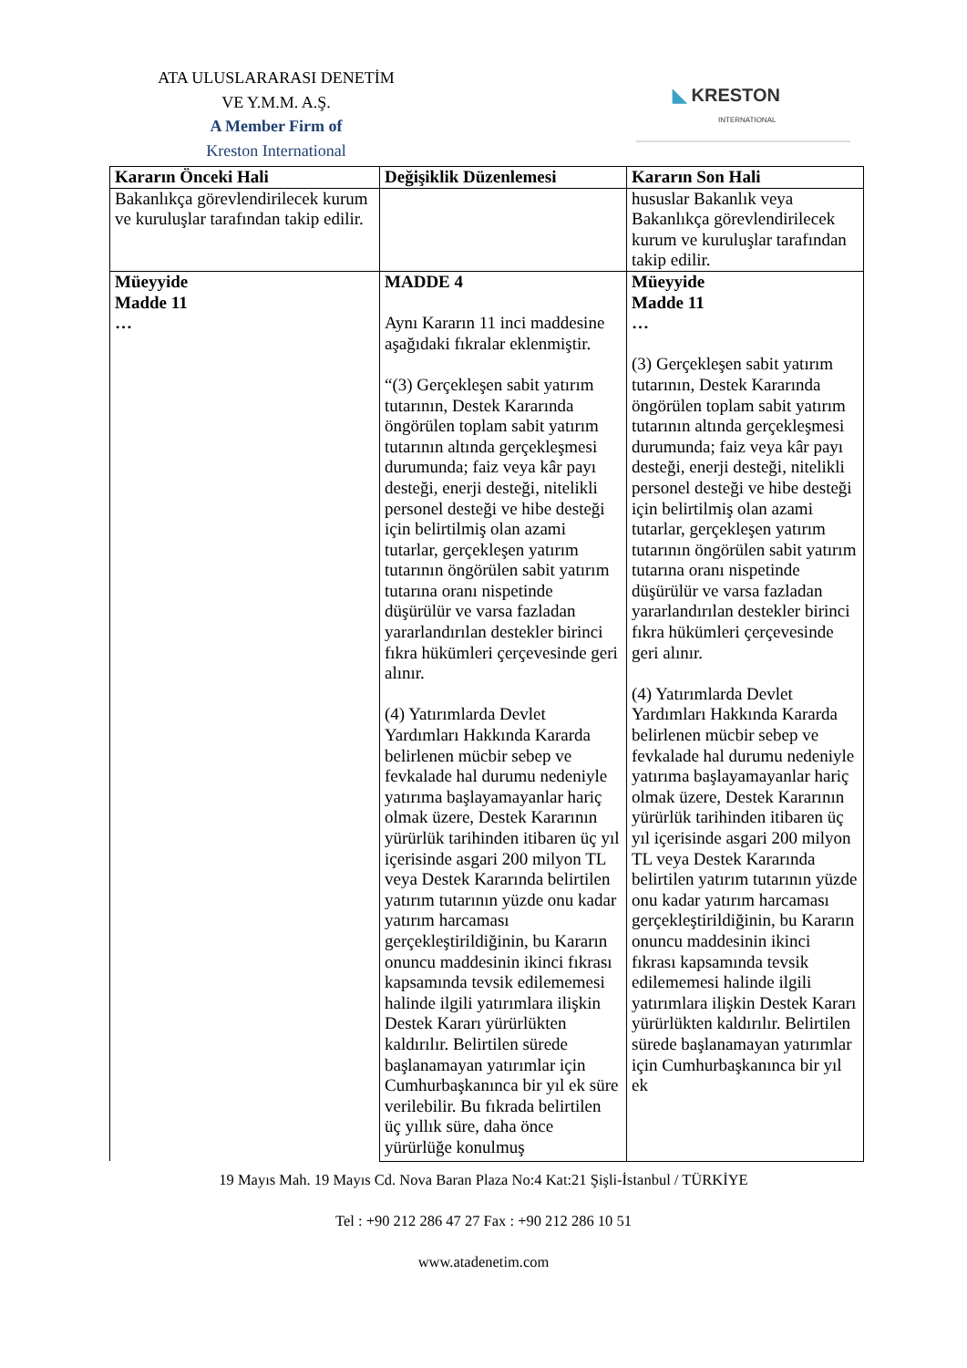ATA ULUSLARARASI DENETİM
VE Y.M.M. A.Ş.
A Member Firm of
Kreston International
◣ KRESTON
INTERNATIONAL
| Kararın Önceki Hali | Değişiklik Düzenlemesi | Kararın Son Hali |
| --- | --- | --- |
| Bakanlıkça görevlendirilecek kurum ve kuruluşlar tarafından takip edilir. | | hususlar Bakanlık veya Bakanlıkça görevlendirilecek kurum ve kuruluşlar tarafından takip edilir. |
| Müeyyide Madde 11 … | MADDE 4 Aynı Kararın 11 inci maddesine aşağıdaki fıkralar eklenmiştir. “(3) Gerçekleşen sabit yatırım tutarının, Destek Kararında öngörülen toplam sabit yatırım tutarının altında gerçekleşmesi durumunda; faiz veya kâr payı desteği, enerji desteği, nitelikli personel desteği ve hibe desteği için belirtilmiş olan azami tutarlar, gerçekleşen yatırım tutarının öngörülen sabit yatırım tutarına oranı nispetinde düşürülür ve varsa fazladan yararlandırılan destekler birinci fıkra hükümleri çerçevesinde geri alınır. (4) Yatırımlarda Devlet Yardımları Hakkında Kararda belirlenen mücbir sebep ve fevkalade hal durumu nedeniyle yatırıma başlayamayanlar hariç olmak üzere, Destek Kararının yürürlük tarihinden itibaren üç yıl içerisinde asgari 200 milyon TL veya Destek Kararında belirtilen yatırım tutarının yüzde onu kadar yatırım harcaması gerçekleştirildiğinin, bu Kararın onuncu maddesinin ikinci fıkrası kapsamında tevsik edilememesi halinde ilgili yatırımlara ilişkin Destek Kararı yürürlükten kaldırılır. Belirtilen sürede başlanamayan yatırımlar için Cumhurbaşkanınca bir yıl ek süre verilebilir. Bu fıkrada belirtilen üç yıllık süre, daha önce yürürlüğe konulmuş | Müeyyide Madde 11 … (3) Gerçekleşen sabit yatırım tutarının, Destek Kararında öngörülen toplam sabit yatırım tutarının altında gerçekleşmesi durumunda; faiz veya kâr payı desteği, enerji desteği, nitelikli personel desteği ve hibe desteği için belirtilmiş olan azami tutarlar, gerçekleşen yatırım tutarının öngörülen sabit yatırım tutarına oranı nispetinde düşürülür ve varsa fazladan yararlandırılan destekler birinci fıkra hükümleri çerçevesinde geri alınır. (4) Yatırımlarda Devlet Yardımları Hakkında Kararda belirlenen mücbir sebep ve fevkalade hal durumu nedeniyle yatırıma başlayamayanlar hariç olmak üzere, Destek Kararının yürürlük tarihinden itibaren üç yıl içerisinde asgari 200 milyon TL veya Destek Kararında belirtilen yatırım tutarının yüzde onu kadar yatırım harcaması gerçekleştirildiğinin, bu Kararın onuncu maddesinin ikinci fıkrası kapsamında tevsik edilememesi halinde ilgili yatırımlara ilişkin Destek Kararı yürürlükten kaldırılır. Belirtilen sürede başlanamayan yatırımlar için Cumhurbaşkanınca bir yıl ek |
19 Mayıs Mah. 19 Mayıs Cd. Nova Baran Plaza No:4 Kat:21 Şişli-İstanbul / TÜRKİYE
Tel : +90 212 286 47 27 Fax : +90 212 286 10 51
www.atadenetim.com